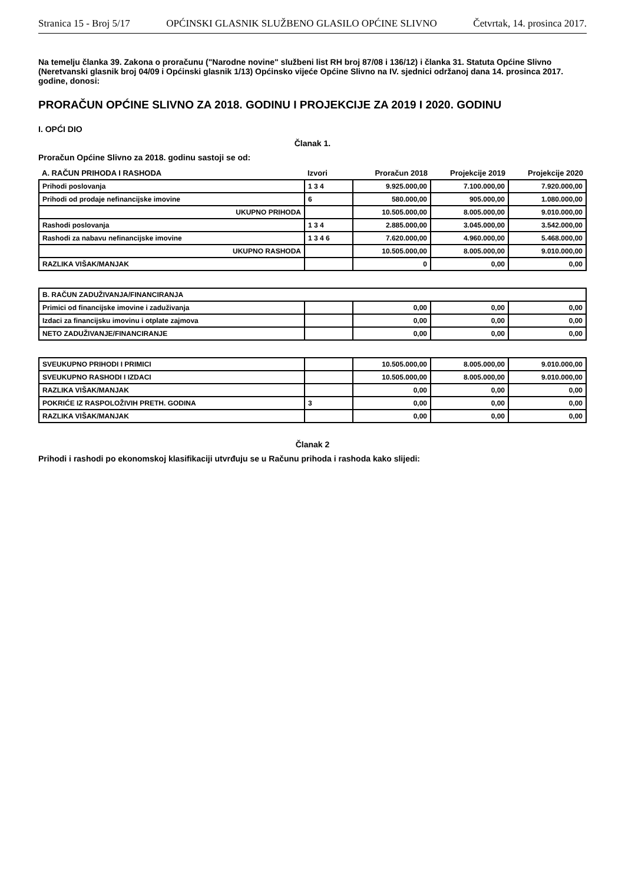Stranica 15 - Broj 5/17 OPĆINSKI GLASNIK SLUŽBENO GLASILO OPĆINE SLIVNO Četvrtak, 14. prosinca 2017.
Na temelju članka 39. Zakona o proračunu ("Narodne novine" službeni list RH broj 87/08 i 136/12) i članka 31. Statuta Općine Slivno (Neretvanski glasnik broj 04/09 i Općinski glasnik 1/13) Općinsko vijeće Općine Slivno na IV. sjednici održanoj dana 14. prosinca 2017. godine, donosi:
PRORAČUN OPĆINE SLIVNO ZA 2018. GODINU I PROJEKCIJE ZA 2019 I 2020. GODINU
I. OPĆI DIO
Članak 1.
Proračun Općine Slivno za 2018. godinu sastoji se od:
| A. RAČUN PRIHODA I RASHODA | Izvori | Proračun 2018 | Projekcije 2019 | Projekcije 2020 |
| --- | --- | --- | --- | --- |
| Prihodi poslovanja | 1 3 4 | 9.925.000,00 | 7.100.000,00 | 7.920.000,00 |
| Prihodi od prodaje nefinancijske imovine | 6 | 580.000,00 | 905.000,00 | 1.080.000,00 |
| UKUPNO PRIHODA | | 10.505.000,00 | 8.005.000,00 | 9.010.000,00 |
| Rashodi poslovanja | 1 3 4 | 2.885.000,00 | 3.045.000,00 | 3.542.000,00 |
| Rashodi za nabavu nefinancijske imovine | 1 3 4 6 | 7.620.000,00 | 4.960.000,00 | 5.468.000,00 |
| UKUPNO RASHODA | | 10.505.000,00 | 8.005.000,00 | 9.010.000,00 |
| RAZLIKA VIŠAK/MANJAK | | 0 | 0,00 | 0,00 |
| B. RAČUN ZADUŽIVANJA/FINANCIRANJA | | | | |
| Primici od financijske imovine i zaduživanja | | 0,00 | 0,00 | 0,00 |
| Izdaci za financijsku imovinu i otplate zajmova | | 0,00 | 0,00 | 0,00 |
| NETO ZADUŽIVANJE/FINANCIRANJE | | 0,00 | 0,00 | 0,00 |
| SVEUKUPNO PRIHODI I PRIMICI | | 10.505.000,00 | 8.005.000,00 | 9.010.000,00 |
| SVEUKUPNO RASHODI I IZDACI | | 10.505.000,00 | 8.005.000,00 | 9.010.000,00 |
| RAZLIKA VIŠAK/MANJAK | | 0,00 | 0,00 | 0,00 |
| POKRIĆE IZ RASPOLOŽIVIH PRETH. GODINA | 3 | 0,00 | 0,00 | 0,00 |
| RAZLIKA VIŠAK/MANJAK | | 0,00 | 0,00 | 0,00 |
Članak 2
Prihodi i rashodi po ekonomskoj klasifikaciji utvrđuju se u Računu prihoda i rashoda kako slijedi: